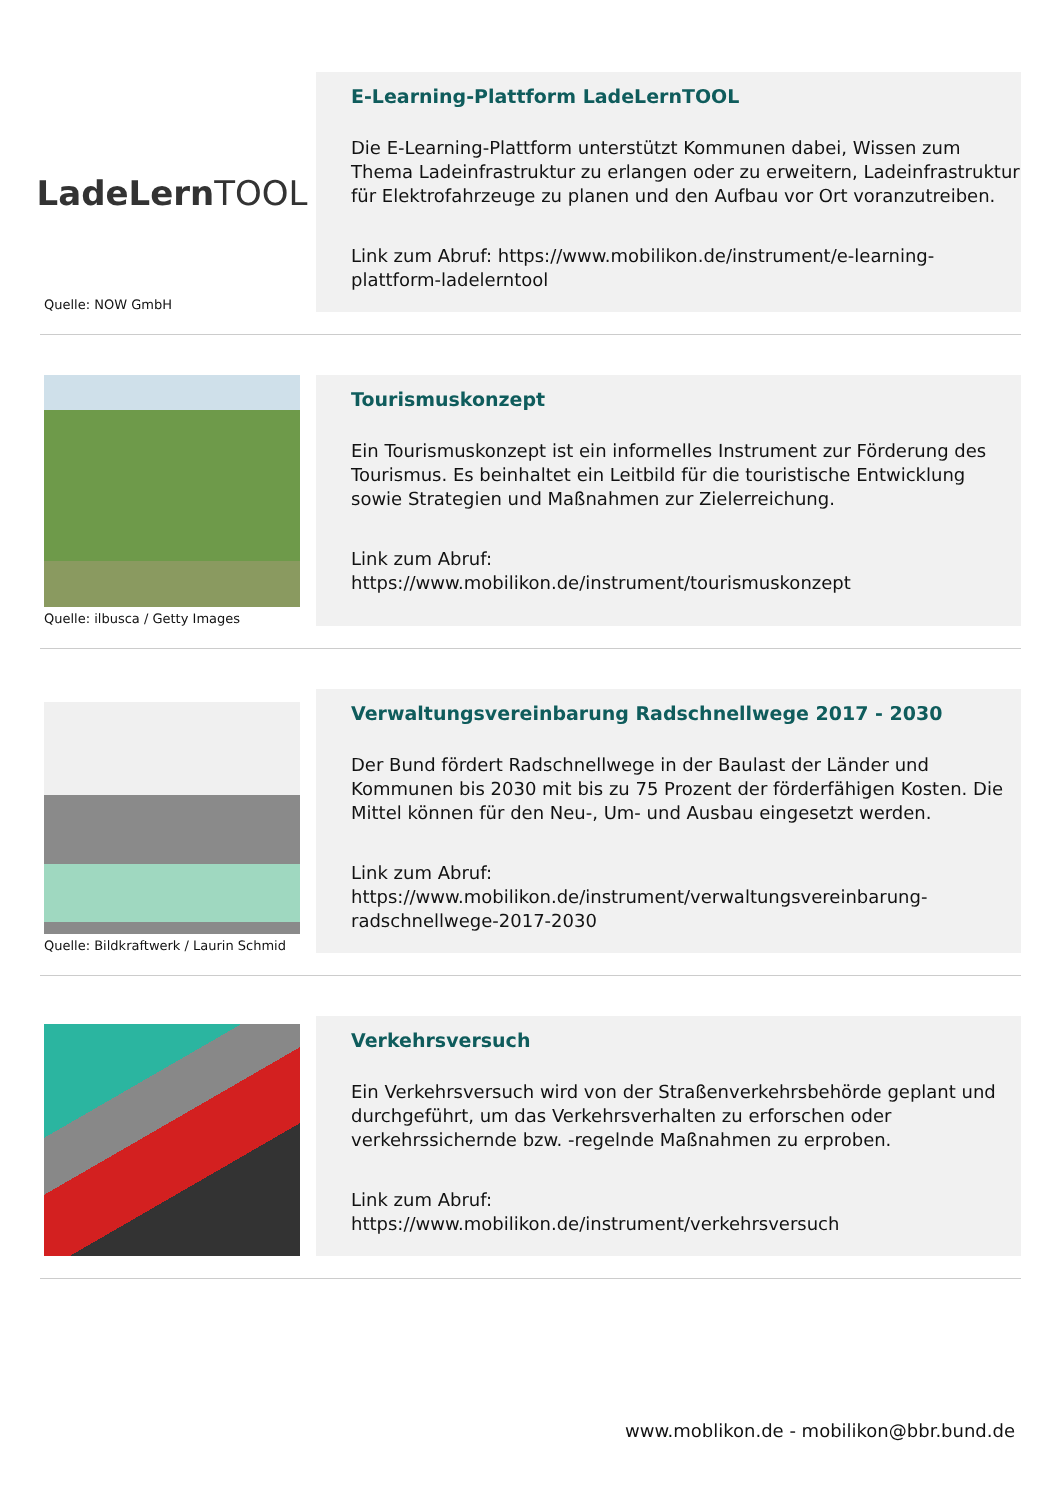LadeLern TOOL
Quelle: NOW GmbH
E-Learning-Plattform LadeLernTOOL
Die E-Learning-Plattform unterstützt Kommunen dabei, Wissen zum Thema Ladeinfrastruktur zu erlangen oder zu erweitern, Ladeinfrastruktur für Elektrofahrzeuge zu planen und den Aufbau vor Ort voranzutreiben.
Link zum Abruf: https://www.mobilikon.de/instrument/e-learning-plattform-ladelerntool
Quelle: ilbusca / Getty Images
Tourismuskonzept
Ein Tourismuskonzept ist ein informelles Instrument zur Förderung des Tourismus. Es beinhaltet ein Leitbild für die touristische Entwicklung sowie Strategien und Maßnahmen zur Zielerreichung.
Link zum Abruf:
https://www.mobilikon.de/instrument/tourismuskonzept
Quelle: Bildkraftwerk / Laurin Schmid
Verwaltungsvereinbarung Radschnellwege 2017 - 2030
Der Bund fördert Radschnellwege in der Baulast der Länder und Kommunen bis 2030 mit bis zu 75 Prozent der förderfähigen Kosten. Die Mittel können für den Neu-, Um- und Ausbau eingesetzt werden.
Link zum Abruf:
https://www.mobilikon.de/instrument/verwaltungsvereinbarung-radschnellwege-2017-2030
Verkehrsversuch
Ein Verkehrsversuch wird von der Straßenverkehrsbehörde geplant und durchgeführt, um das Verkehrsverhalten zu erforschen oder verkehrssichernde bzw. -regelnde Maßnahmen zu erproben.
Link zum Abruf:
https://www.mobilikon.de/instrument/verkehrsversuch
www.moblikon.de - mobilikon@bbr.bund.de